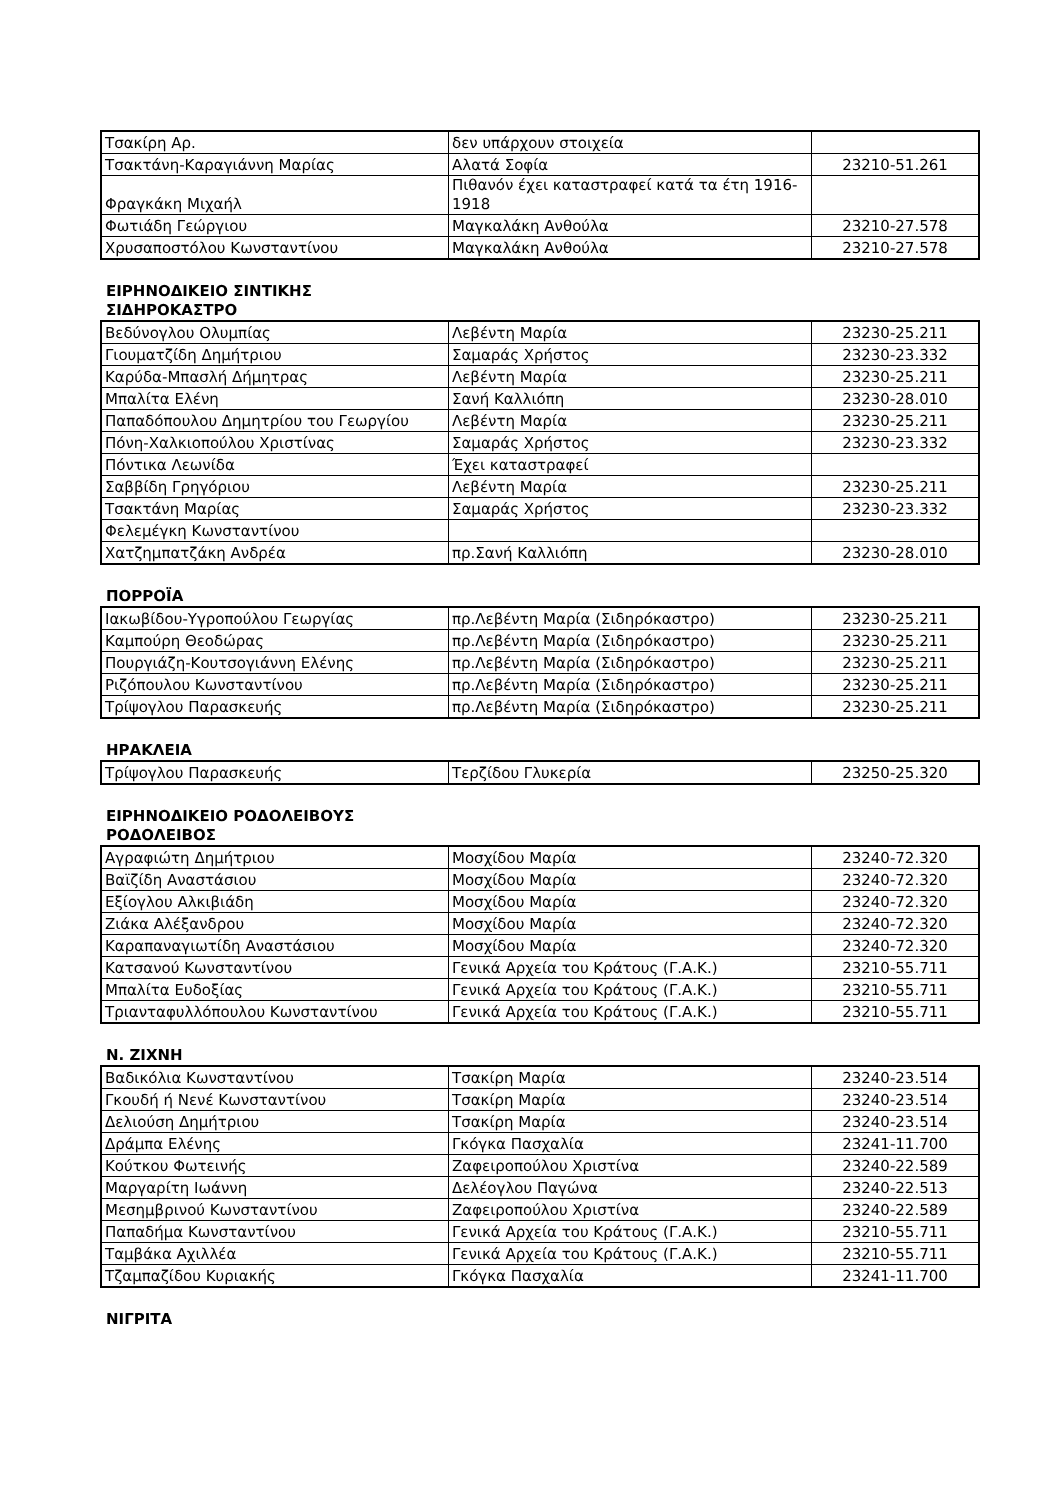| Τσακίρη Αρ. | δεν υπάρχουν στοιχεία | |
| Τσακτάνη-Καραγιάννη Μαρίας | Αλατά Σοφία | 23210-51.261 |
| Φραγκάκη Μιχαήλ | Πιθανόν έχει καταστραφεί κατά τα έτη 1916-1918 | |
| Φωτιάδη Γεώργιου | Μαγκαλάκη Ανθούλα | 23210-27.578 |
| Χρυσαποστόλου Κωνσταντίνου | Μαγκαλάκη Ανθούλα | 23210-27.578 |
ΕΙΡΗΝΟΔΙΚΕΙΟ ΣΙΝΤΙΚΗΣ
ΣΙΔΗΡΟΚΑΣΤΡΟ
| Βεδύνογλου Ολυμπίας | Λεβέντη Μαρία | 23230-25.211 |
| Γιουματζίδη Δημήτριου | Σαμαράς Χρήστος | 23230-23.332 |
| Καρύδα-Μπασλή Δήμητρας | Λεβέντη Μαρία | 23230-25.211 |
| Μπαλίτα Ελένη | Σανή Καλλιόπη | 23230-28.010 |
| Παπαδόπουλου Δημητρίου του Γεωργίου | Λεβέντη Μαρία | 23230-25.211 |
| Πόνη-Χαλκιοπούλου Χριστίνας | Σαμαράς Χρήστος | 23230-23.332 |
| Πόντικα Λεωνίδα | Έχει καταστραφεί | |
| Σαββίδη Γρηγόριου | Λεβέντη Μαρία | 23230-25.211 |
| Τσακτάνη Μαρίας | Σαμαράς Χρήστος | 23230-23.332 |
| Φελεμέγκη Κωνσταντίνου | | |
| Χατζημπατζάκη Ανδρέα | πρ.Σανή Καλλιόπη | 23230-28.010 |
ΠΟΡΡΟΪΑ
| Ιακωβίδου-Υγροπούλου Γεωργίας | πρ.Λεβέντη Μαρία (Σιδηρόκαστρο) | 23230-25.211 |
| Καμπούρη Θεοδώρας | πρ.Λεβέντη Μαρία (Σιδηρόκαστρο) | 23230-25.211 |
| Πουργιάζη-Κουτσογιάννη Ελένης | πρ.Λεβέντη Μαρία (Σιδηρόκαστρο) | 23230-25.211 |
| Ριζόπουλου Κωνσταντίνου | πρ.Λεβέντη Μαρία (Σιδηρόκαστρο) | 23230-25.211 |
| Τρίψογλου Παρασκευής | πρ.Λεβέντη Μαρία (Σιδηρόκαστρο) | 23230-25.211 |
ΗΡΑΚΛΕΙΑ
| Τρίψογλου Παρασκευής | Τερζίδου Γλυκερία | 23250-25.320 |
ΕΙΡΗΝΟΔΙΚΕΙΟ ΡΟΔΟΛΕΙΒΟΥΣ
ΡΟΔΟΛΕΙΒΟΣ
| Αγραφιώτη Δημήτριου | Μοσχίδου Μαρία | 23240-72.320 |
| Βαϊζίδη Αναστάσιου | Μοσχίδου Μαρία | 23240-72.320 |
| Εξίογλου Αλκιβιάδη | Μοσχίδου Μαρία | 23240-72.320 |
| Ζιάκα Αλέξανδρου | Μοσχίδου Μαρία | 23240-72.320 |
| Καραπαναγιωτίδη Αναστάσιου | Μοσχίδου Μαρία | 23240-72.320 |
| Κατσανού Κωνσταντίνου | Γενικά Αρχεία του Κράτους (Γ.Α.Κ.) | 23210-55.711 |
| Μπαλίτα Ευδοξίας | Γενικά Αρχεία του Κράτους (Γ.Α.Κ.) | 23210-55.711 |
| Τριανταφυλλόπουλου Κωνσταντίνου | Γενικά Αρχεία του Κράτους (Γ.Α.Κ.) | 23210-55.711 |
Ν. ΖΙΧΝΗ
| Βαδικόλια Κωνσταντίνου | Τσακίρη Μαρία | 23240-23.514 |
| Γκουδή ή Νενέ Κωνσταντίνου | Τσακίρη Μαρία | 23240-23.514 |
| Δελιούση Δημήτριου | Τσακίρη Μαρία | 23240-23.514 |
| Δράμπα Ελένης | Γκόγκα Πασχαλία | 23241-11.700 |
| Κούτκου Φωτεινής | Ζαφειροπούλου Χριστίνα | 23240-22.589 |
| Μαργαρίτη Ιωάννη | Δελέογλου Παγώνα | 23240-22.513 |
| Μεσημβρινού Κωνσταντίνου | Ζαφειροπούλου Χριστίνα | 23240-22.589 |
| Παπαδήμα Κωνσταντίνου | Γενικά Αρχεία του Κράτους (Γ.Α.Κ.) | 23210-55.711 |
| Ταμβάκα Αχιλλέα | Γενικά Αρχεία του Κράτους (Γ.Α.Κ.) | 23210-55.711 |
| Τζαμπαζίδου Κυριακής | Γκόγκα Πασχαλία | 23241-11.700 |
ΝΙΓΡΙΤΑ